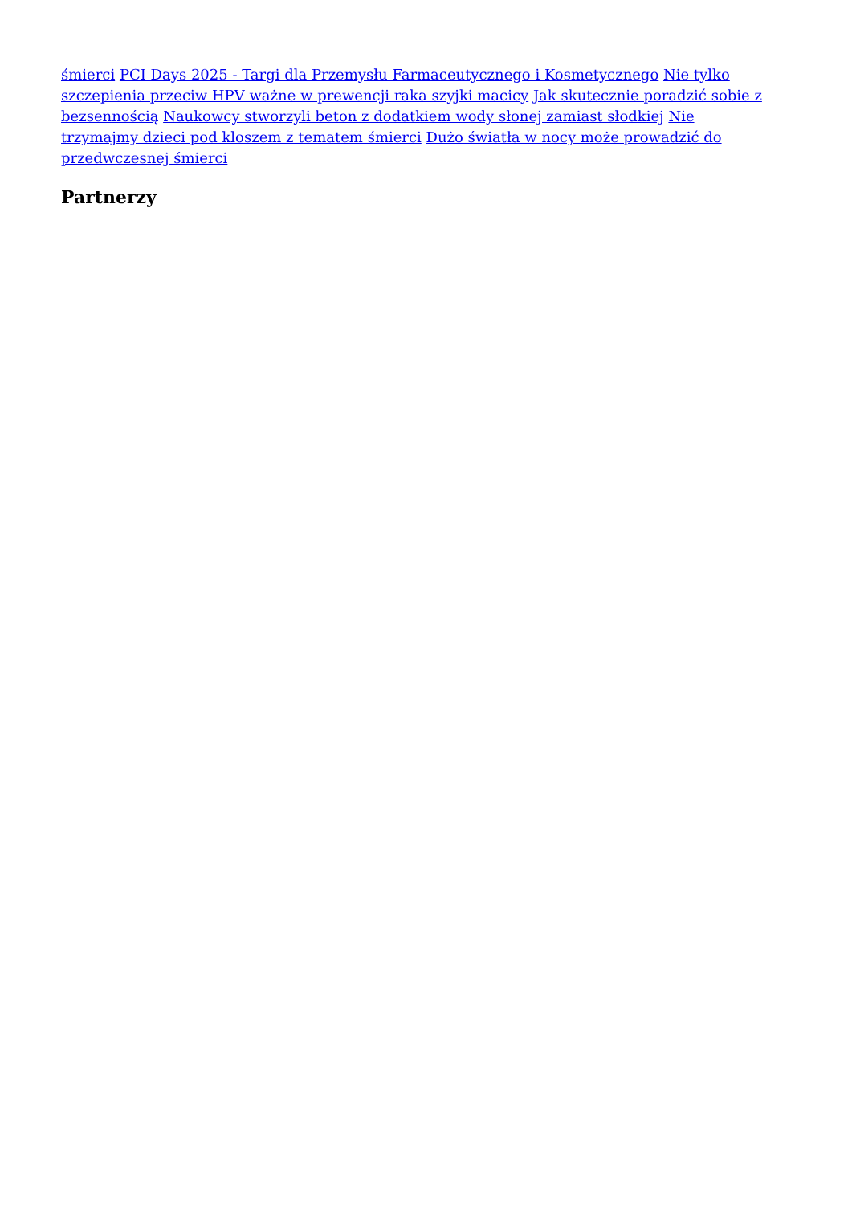śmierci PCI Days 2025 - Targi dla Przemysłu Farmaceutycznego i Kosmetycznego Nie tylko szczepienia przeciw HPV ważne w prewencji raka szyjki macicy Jak skutecznie poradzić sobie z bezsennością Naukowcy stworzyli beton z dodatkiem wody słonej zamiast słodkiej Nie trzymajmy dzieci pod kloszem z tematem śmierci Dużo światła w nocy może prowadzić do przedwczesnej śmierci
Partnerzy